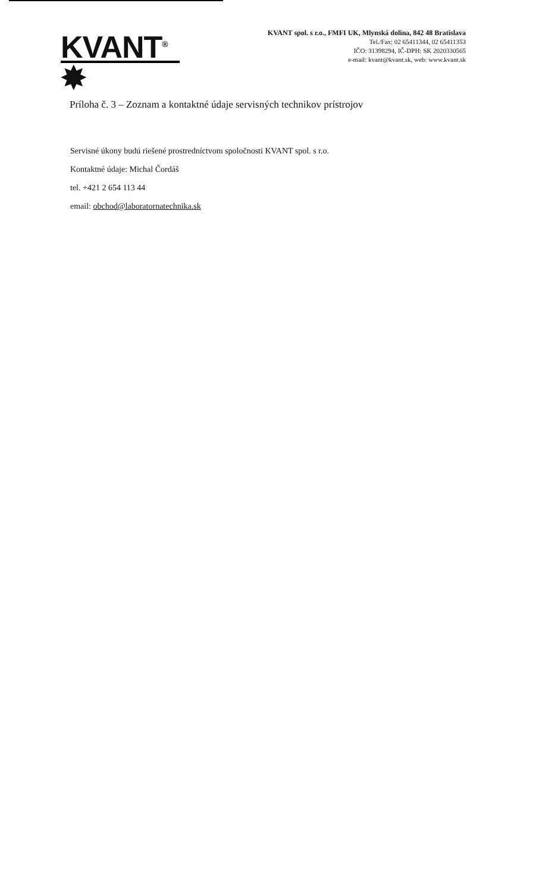KVANT<sup>®</sup> ✸
KVANT spol. s r.o., FMFI UK, Mlynská dolina, 842 48 Bratislava
Tel./Fax: 02 65411344, 02 65411353
IČO: 31398294, IČ-DPH: SK 2020330565
e-mail: kvant@kvant.sk, web: www.kvant.sk
Príloha č. 3 – Zoznam a kontaktné údaje servisných technikov prístrojov
Servisné úkony budú riešené prostredníctvom spoločnosti KVANT spol. s r.o.
Kontaktné údaje: Michal Čordáš
tel. +421 2 654 113 44
email: obchod@laboratornatechnika.sk